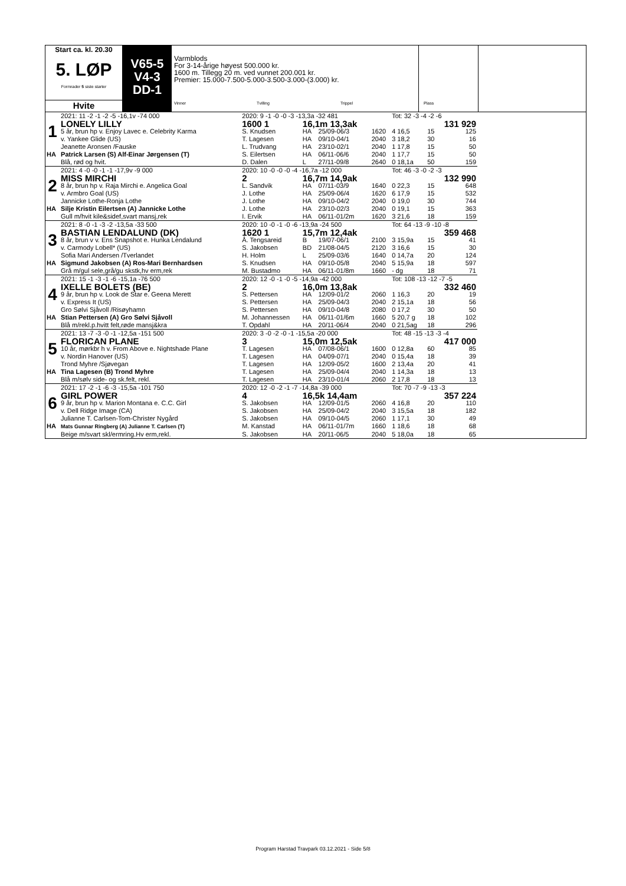Start ca. kl. 20.30
5. LØP
Formrader 5 siste starter
Hvite
V65-5
V4-3
DD-1
Varmblods
For 3-14-årige høyest 500.000 kr.
1600 m. Tillegg 20 m. ved vunnet 200.001 kr.
Premier: 15.000-7.500-5.000-3.500-3.000-(3.000) kr.
Vinner Tvilling Trippel Plass
| | 2021: 11 -2 -1 -2 -5 -16,1v -74 000 | 2020: 9 -1 -0 -0 -3 -13,3a -32 481 | | | | Tot: 32 -3 -4 -2 -6 | | |
| | LONELY LILLY | 1600 1 | 16,1m 13,3ak | | | | | 131 929 |
| 1 | 5 år, brun hp v. Enjoy Lavec e. Celebrity Karma | S. Knudsen | HA | 25/09-06/3 | 1620 | 4 16,5 | 15 | 125 |
| | v. Yankee Glide (US) | T. Lagesen | HA | 09/10-04/1 | 2040 | 3 18,2 | 30 | 16 |
| | Jeanette Aronsen /Fauske | L. Trudvang | HA | 23/10-02/1 | 2040 | 1 17,8 | 15 | 50 |
| HA | Patrick Larsen (S) Alf-Einar Jørgensen (T) | S. Eilertsen | HA | 06/11-06/6 | 2040 | 1 17,7 | 15 | 50 |
| | Blå, rød og hvit. | D. Dalen | L | 27/11-09/8 | 2640 | 0 18,1a | 50 | 159 |
| | 2021: 4 -0 -0 -1 -1 -17,9v -9 000 | 2020: 10 -0 -0 -0 -4 -16,7a -12 000 | | | | Tot: 46 -3 -0 -2 -3 | | |
| | MISS MIRCHI | 2 | 16,7m 14,9ak | | | | | 132 990 |
| 2 | 8 år, brun hp v. Raja Mirchi e. Angelica Goal | L. Sandvik | HA | 07/11-03/9 | 1640 | 0 22,3 | 15 | 648 |
| | v. Armbro Goal (US) | J. Lothe | HA | 25/09-06/4 | 1620 | 6 17,9 | 15 | 532 |
| | Jannicke Lothe-Ronja Lothe | J. Lothe | HA | 09/10-04/2 | 2040 | 0 19,0 | 30 | 744 |
| HA | Silje Kristin Eilertsen (A) Jannicke Lothe | J. Lothe | HA | 23/10-02/3 | 2040 | 0 19,1 | 15 | 363 |
| | Gull m/hvit kile&sidef,svart mansj,rek | I. Ervik | HA | 06/11-01/2m | 1620 | 3 21,6 | 18 | 159 |
| | 2021: 8 -0 -1 -3 -2 -13,5a -33 500 | 2020: 10 -0 -1 -0 -6 -13,9a -24 500 | | | | Tot: 64 -13 -9 -10 -8 | | |
| | BASTIAN LENDALUND (DK) | 1620 1 | 15,7m 12,4ak | | | | | 359 468 |
| 3 | 8 år, brun v v. Ens Snapshot e. Hunka Lendalund | Å. Tengsareid | B | 19/07-06/1 | 2100 | 3 15,9a | 15 | 41 |
| | v. Carmody Lobell* (US) | S. Jakobsen | BD | 21/08-04/5 | 2120 | 3 16,6 | 15 | 30 |
| | Sofia Mari Andersen /Tverlandet | H. Holm | L | 25/09-03/6 | 1640 | 0 14,7a | 20 | 124 |
| HA | Sigmund Jakobsen (A) Ros-Mari Bernhardsen | S. Knudsen | HA | 09/10-05/8 | 2040 | 5 15,9a | 18 | 597 |
| | Grå m/gul sele,grå/gu skstk,hv erm,rek | M. Bustadmo | HA | 06/11-01/8m | 1660 | - dg | 18 | 71 |
| | 2021: 15 -1 -3 -1 -6 -15,1a -76 500 | 2020: 12 -0 -1 -0 -5 -14,9a -42 000 | | | | Tot: 108 -13 -12 -7 -5 | | |
| | IXELLE BOLETS (BE) | 2 | 16,0m 13,8ak | | | | | 332 460 |
| 4 | 9 år, brun hp v. Look de Star e. Geena Merett | S. Pettersen | HA | 12/09-01/2 | 2060 | 1 16,3 | 20 | 19 |
| | v. Express It (US) | S. Pettersen | HA | 25/09-04/3 | 2040 | 2 15,1a | 18 | 56 |
| | Gro Sølvi Sjåvoll /Risøyhamn | S. Pettersen | HA | 09/10-04/8 | 2080 | 0 17,2 | 30 | 50 |
| HA | Stian Pettersen (A) Gro Sølvi Sjåvoll | M. Johannessen | HA | 06/11-01/6m | 1660 | 5 20,7 g | 18 | 102 |
| | Blå m/rekl.p.hvitt felt,røde mansj&kra | T. Opdahl | HA | 20/11-06/4 | 2040 | 0 21,5ag | 18 | 296 |
| | 2021: 13 -7 -3 -0 -1 -12,5a -151 500 | 2020: 3 -0 -2 -0 -1 -15,5a -20 000 | | | | Tot: 48 -15 -13 -3 -4 | | |
| | FLORICAN PLANE | 3 | 15,0m 12,5ak | | | | | 417 000 |
| 5 | 10 år, mørkbr h v. From Above e. Nightshade Plane | T. Lagesen | HA | 07/08-06/1 | 1600 | 0 12,8a | 60 | 85 |
| | v. Nordin Hanover (US) | T. Lagesen | HA | 04/09-07/1 | 2040 | 0 15,4a | 18 | 39 |
| | Trond Myhre /Sjøvegan | T. Lagesen | HA | 12/09-05/2 | 1600 | 2 13,4a | 20 | 41 |
| HA | Tina Lagesen (B) Trond Myhre | T. Lagesen | HA | 25/09-04/4 | 2040 | 1 14,3a | 18 | 13 |
| | Blå m/sølv side- og sk.felt, rekl. | T. Lagesen | HA | 23/10-01/4 | 2060 | 2 17,8 | 18 | 13 |
| | 2021: 17 -2 -1 -6 -3 -15,5a -101 750 | 2020: 12 -0 -2 -1 -7 -14,8a -39 000 | | | | Tot: 70 -7 -9 -13 -3 | | |
| | GIRL POWER | 4 | 16,5k 14,4am | | | | | 357 224 |
| 6 | 9 år, brun hp v. Marion Montana e. C.C. Girl | S. Jakobsen | HA | 12/09-01/5 | 2060 | 4 16,8 | 20 | 110 |
| | v. Dell Ridge Image (CA) | S. Jakobsen | HA | 25/09-04/2 | 2040 | 3 15,5a | 18 | 182 |
| | Julianne T. Carlsen-Tom-Christer Nygård | S. Jakobsen | HA | 09/10-04/5 | 2060 | 1 17,1 | 30 | 49 |
| HA | Mats Gunnar Ringberg (A) Julianne T. Carlsen (T) | M. Kanstad | HA | 06/11-01/7m | 1660 | 1 18,6 | 18 | 68 |
| | Beige m/svart skl/ermring.Hv erm,rekl. | S. Jakobsen | HA | 20/11-06/5 | 2040 | 5 18,0a | 18 | 65 |
Program Harstad Travpark 03.12.2021 - Side 5/8